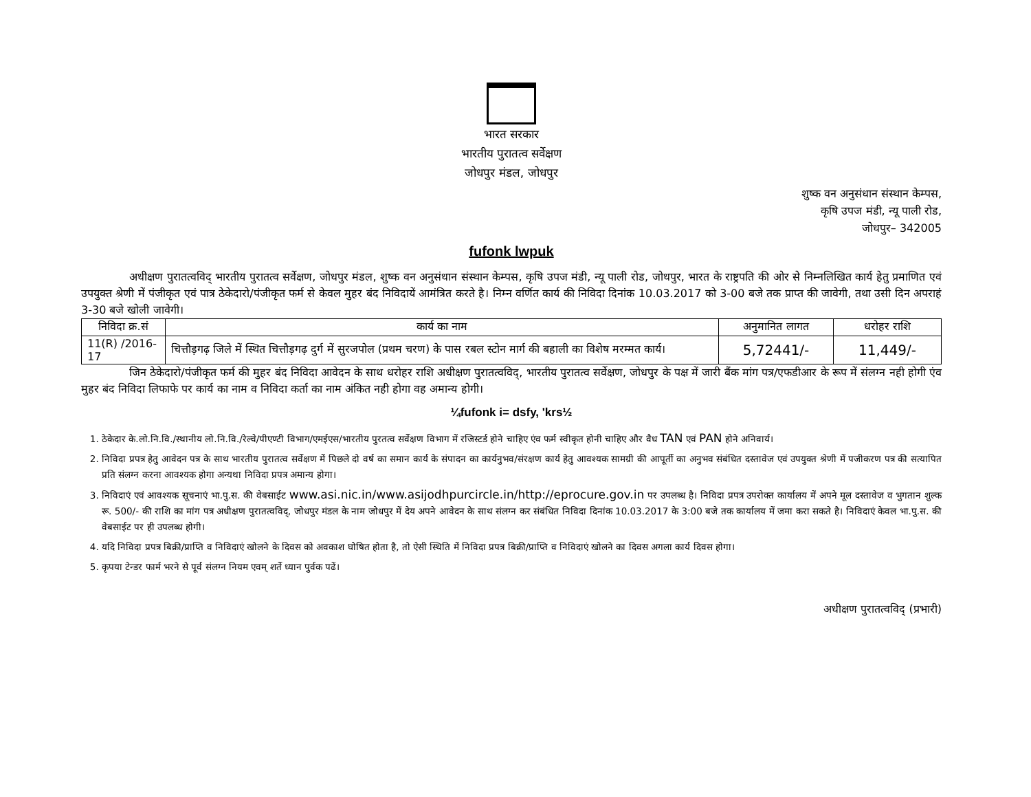भारत सरकार
भारतीय पुरातत्व सर्वेक्षण
जोधपुर मंडल, जोधपुर
शुष्क वन अनुसंधान संस्थान केम्पस,
कृषि उपज मंडी, न्यू पाली रोड,
जोधपुर– 342005
fufonk lwpuk
अधीक्षण पुरातत्वविद् भारतीय पुरातत्व सर्वेक्षण, जोधपुर मंडल, शुष्क वन अनुसंधान संस्थान केम्पस, कृषि उपज मंडी, न्यू पाली रोड, जोधपुर, भारत के राष्ट्रपति की ओर से निम्नलिखित कार्य हेतु प्रमाणित एवं उपयुक्त श्रेणी में पंजीकृत एवं पात्र ठेकेदारो/पंजीकृत फर्म से केवल मुहर बंद निविदायें आमंत्रित करते है। निम्न वर्णित कार्य की निविदा दिनांक 10.03.2017 को 3-00 बजे तक प्राप्त की जावेगी, तथा उसी दिन अपराहं 3-30 बजे खोली जावेगी।
| निविदा क्र.सं | कार्य का नाम | अनुमानित लागत | धरोहर राशि |
| --- | --- | --- | --- |
| 11(R) /2016-17 | चित्तौड़गढ़ जिले में स्थित चित्तौड़गढ़ दुर्ग में सुरजपोल (प्रथम चरण) के पास रबल स्टोन मार्ग की बहाली का विशेष मरम्मत कार्य। | 5,72441/- | 11,449/- |
जिन ठेकेदारो/पंजीकृत फर्म की मुहर बंद निविदा आवेदन के साथ धरोहर राशि अधीक्षण पुरातत्वविद्, भारतीय पुरातत्व सर्वेक्षण, जोधपुर के पक्ष में जारी बैंक मांग पत्र/एफडीआर के रूप में संलग्न नही होगी एंव मुहर बंद निविदा लिफाफे पर कार्य का नाम व निविदा कर्ता का नाम अंकित नही होगा वह अमान्य होगी।
¼fufonk i= dsfy, 'krs½
1. ठेकेदार के.लो.नि.वि./स्थानीय लो.नि.वि./रेल्वे/पीएण्टी विभाग/एमईएस/भारतीय पुरतत्व सर्वेक्षण विभाग में रजिस्टर्ड होने चाहिए एंव फर्म स्वीकृत होनी चाहिए और वैध TAN एवं PAN होने अनिवार्य।
2. निविदा प्रपत्र हेतु आवेदन पत्र के साथ भारतीय पुरातत्व सर्वेक्षण में पिछले दो वर्ष का समान कार्य के संपादन का कार्यनुभव/संरक्षण कार्य हेतु आवश्यक सामग्री की आपूर्ती का अनुभव संबंधित दस्तावेज एवं उपयुक्त श्रेणी में पजीकरण पत्र की सत्यापित प्रति संलग्न करना आवश्यक होगा अन्यथा निविदा प्रपत्र अमान्य होगा।
3. निविदाएं एवं आवश्यक सूचनाएं भा.पु.स. की वेबसाईट www.asi.nic.in/www.asijodhpurcircle.in/http://eprocure.gov.in पर उपलब्ध है। निविदा प्रपत्र उपरोक्त कार्यालय में अपने मूल दस्तावेज व भुगतान शुल्क रू. 500/- की राशि का मांग पत्र अधीक्षण पुरातत्वविद्, जोधपुर मंडल के नाम जोधपुर में देय अपने आवेदन के साथ संलग्न कर संबंधित निविदा दिनांक 10.03.2017 के 3:00 बजे तक कार्यालय में जमा करा सकते है। निविदाएं केवल भा.पु.स. की वेबसाईट पर ही उपलब्ध होगी।
4. यदि निविदा प्रपत्र बिक्री/प्राप्ति व निविदाएं खोलने के दिवस को अवकाश घोषित होता है, तो ऐसी स्थिति में निविदा प्रपत्र बिक्री/प्राप्ति व निविदाएं खोलने का दिवस अगला कार्य दिवस होगा।
5. कृपया टेन्डर फार्म भरने से पूर्व संलग्न नियम एवम् शर्ते ध्यान पुर्वक पढें।
अधीक्षण पुरातत्वविद् (प्रभारी)